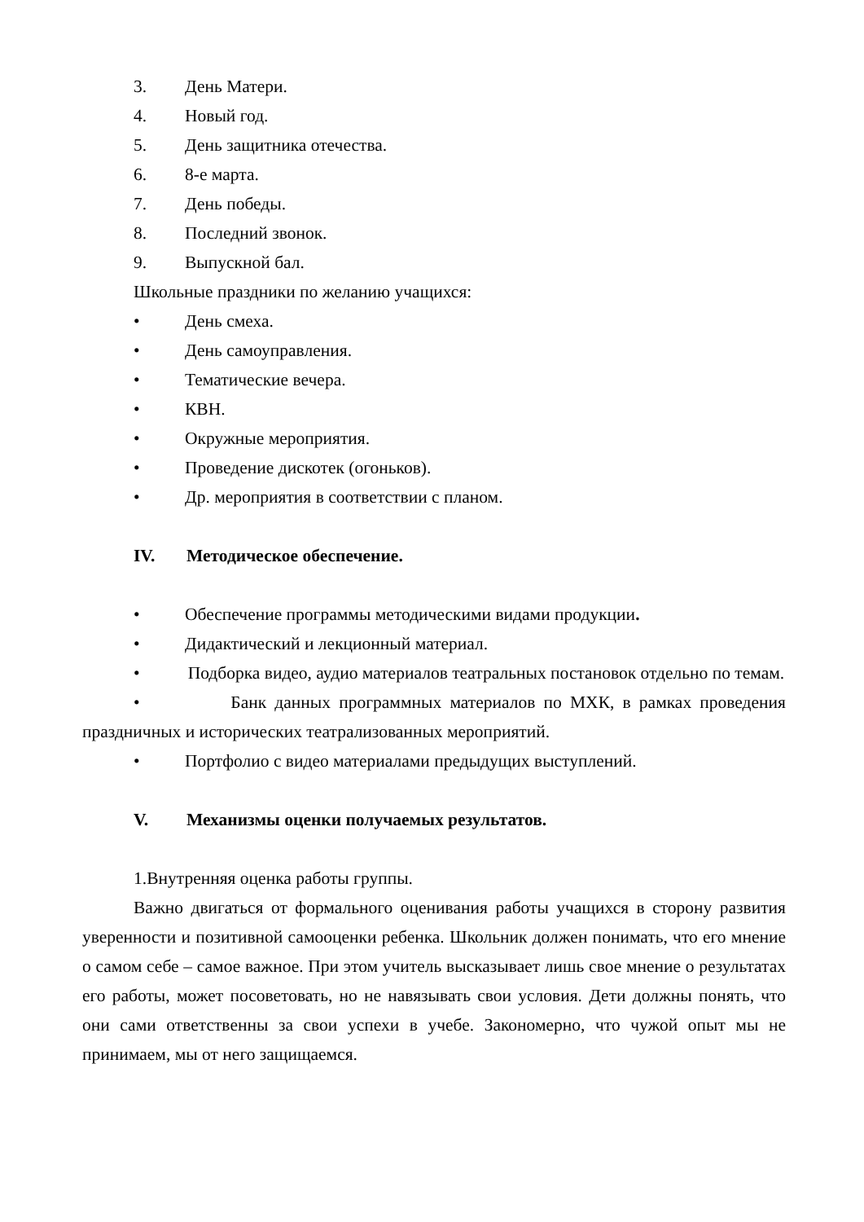3. День Матери.
4. Новый год.
5. День защитника отечества.
6. 8-е марта.
7. День победы.
8. Последний звонок.
9. Выпускной бал.
Школьные праздники по желанию учащихся:
• День смеха.
• День самоуправления.
• Тематические вечера.
• КВН.
• Окружные мероприятия.
• Проведение дискотек (огоньков).
• Др. мероприятия в соответствии с планом.
IV. Методическое обеспечение.
• Обеспечение программы методическими видами продукции.
• Дидактический и лекционный материал.
• Подборка видео, аудио материалов театральных постановок отдельно по темам.
• Банк данных программных материалов по МХК, в рамках проведения праздничных и исторических театрализованных мероприятий.
• Портфолио с видео материалами предыдущих выступлений.
V. Механизмы оценки получаемых результатов.
1.Внутренняя оценка работы группы.
Важно двигаться от формального оценивания работы учащихся в сторону развития уверенности и позитивной самооценки ребенка. Школьник должен понимать, что его мнение о самом себе – самое важное. При этом учитель высказывает лишь свое мнение о результатах его работы, может посоветовать, но не навязывать свои условия. Дети должны понять, что они сами ответственны за свои успехи в учебе. Закономерно, что чужой опыт мы не принимаем, мы от него защищаемся.